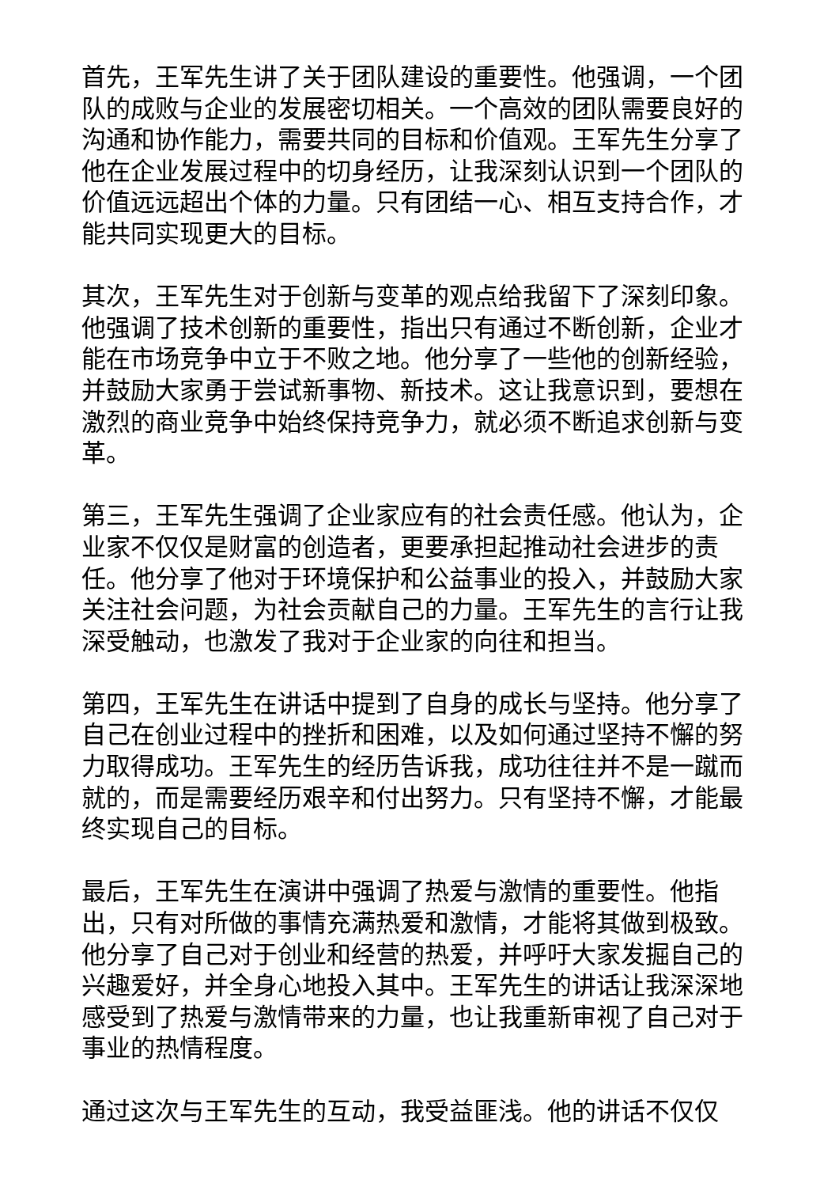首先，王军先生讲了关于团队建设的重要性。他强调，一个团队的成败与企业的发展密切相关。一个高效的团队需要良好的沟通和协作能力，需要共同的目标和价值观。王军先生分享了他在企业发展过程中的切身经历，让我深刻认识到一个团队的价值远远超出个体的力量。只有团结一心、相互支持合作，才能共同实现更大的目标。
其次，王军先生对于创新与变革的观点给我留下了深刻印象。他强调了技术创新的重要性，指出只有通过不断创新，企业才能在市场竞争中立于不败之地。他分享了一些他的创新经验，并鼓励大家勇于尝试新事物、新技术。这让我意识到，要想在激烈的商业竞争中始终保持竞争力，就必须不断追求创新与变革。
第三，王军先生强调了企业家应有的社会责任感。他认为，企业家不仅仅是财富的创造者，更要承担起推动社会进步的责任。他分享了他对于环境保护和公益事业的投入，并鼓励大家关注社会问题，为社会贡献自己的力量。王军先生的言行让我深受触动，也激发了我对于企业家的向往和担当。
第四，王军先生在讲话中提到了自身的成长与坚持。他分享了自己在创业过程中的挫折和困难，以及如何通过坚持不懈的努力取得成功。王军先生的经历告诉我，成功往往并不是一蹴而就的，而是需要经历艰辛和付出努力。只有坚持不懈，才能最终实现自己的目标。
最后，王军先生在演讲中强调了热爱与激情的重要性。他指出，只有对所做的事情充满热爱和激情，才能将其做到极致。他分享了自己对于创业和经营的热爱，并呼吁大家发掘自己的兴趣爱好，并全身心地投入其中。王军先生的讲话让我深深地感受到了热爱与激情带来的力量，也让我重新审视了自己对于事业的热情程度。
通过这次与王军先生的互动，我受益匪浅。他的讲话不仅仅